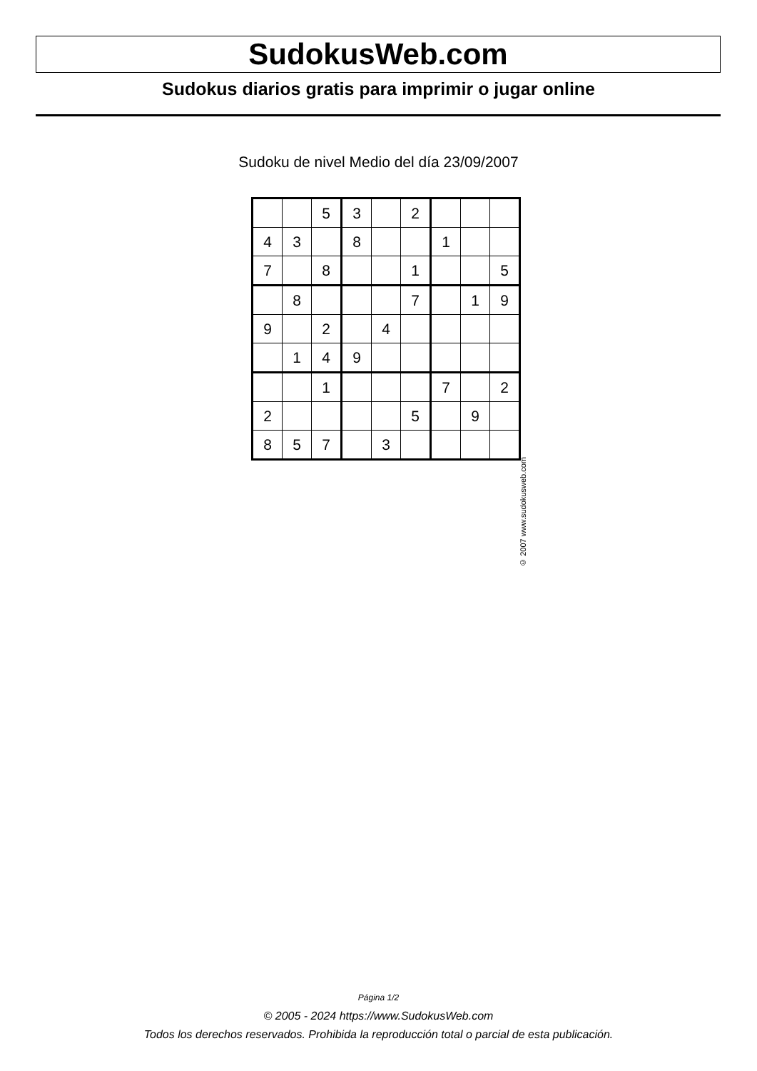SudokusWeb.com
Sudokus diarios gratis para imprimir o jugar online
Sudoku de nivel Medio del día 23/09/2007
| | | 5 | 3 | | 2 | | | |
| 4 | 3 | | 8 | | | 1 | | |
| 7 | | 8 | | | 1 | | | 5 |
| | 8 | | | | 7 | | 1 | 9 |
| 9 | | 2 | | 4 | | | | |
| | 1 | 4 | 9 | | | | | |
| | | 1 | | | | 7 | | 2 |
| 2 | | | | | 5 | | 9 | |
| 8 | 5 | 7 | | 3 | | | | |
© 2007 www.sudokusweb.com
Página 1/2
© 2005 - 2024 https://www.SudokusWeb.com
Todos los derechos reservados. Prohibida la reproducción total o parcial de esta publicación.